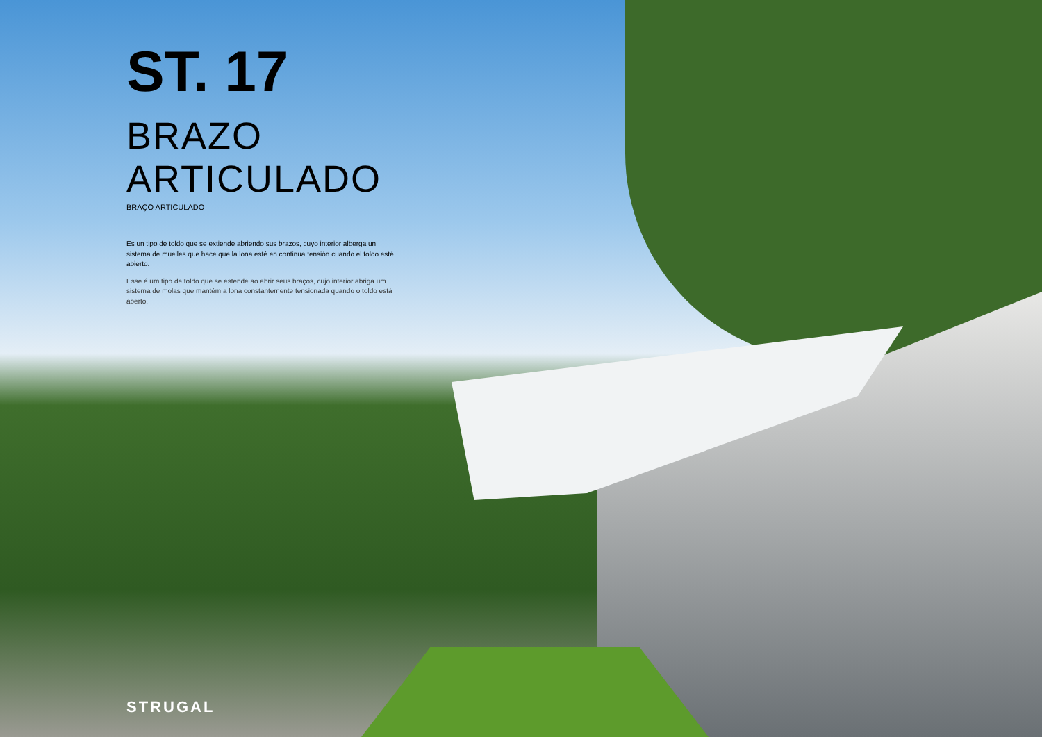ST. 17
BRAZO
ARTICULADO
BRAÇO ARTICULADO
Es un tipo de toldo que se extiende abriendo sus brazos, cuyo interior alberga un sistema de muelles que hace que la lona esté en continua tensión cuando el toldo esté abierto.
Esse é um tipo de toldo que se estende ao abrir seus braços, cujo interior abriga um sistema de molas que mantém a lona constantemente tensionada quando o toldo está aberto.
STRUGAL